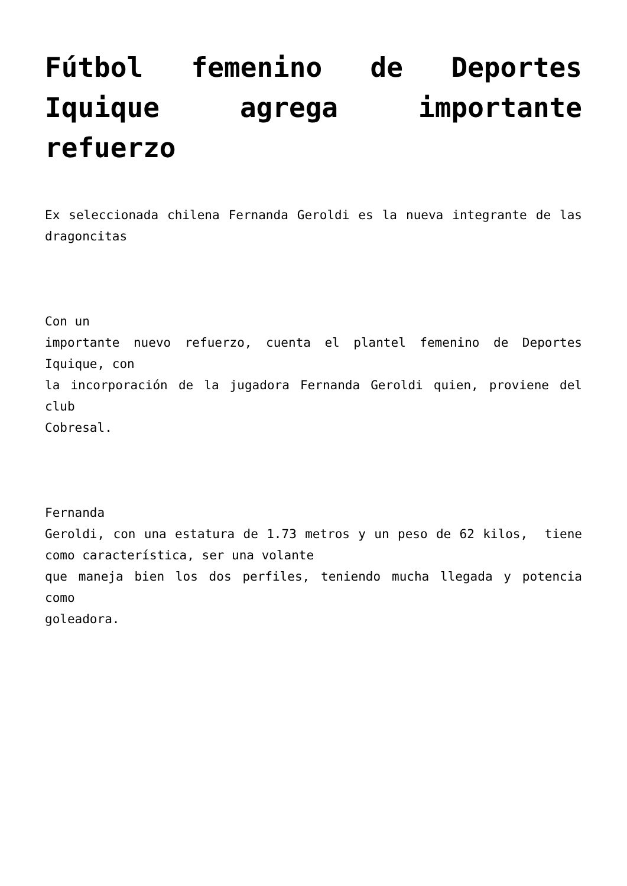Fútbol femenino de Deportes Iquique agrega importante refuerzo
Ex seleccionada chilena Fernanda Geroldi es la nueva integrante de las dragoncitas
Con un
importante nuevo refuerzo, cuenta el plantel femenino de Deportes Iquique, con
la incorporación de la jugadora Fernanda Geroldi quien, proviene del club
Cobresal.
Fernanda
Geroldi, con una estatura de 1.73 metros y un peso de 62 kilos, tiene como característica, ser una volante
que maneja bien los dos perfiles, teniendo mucha llegada y potencia como
goleadora.